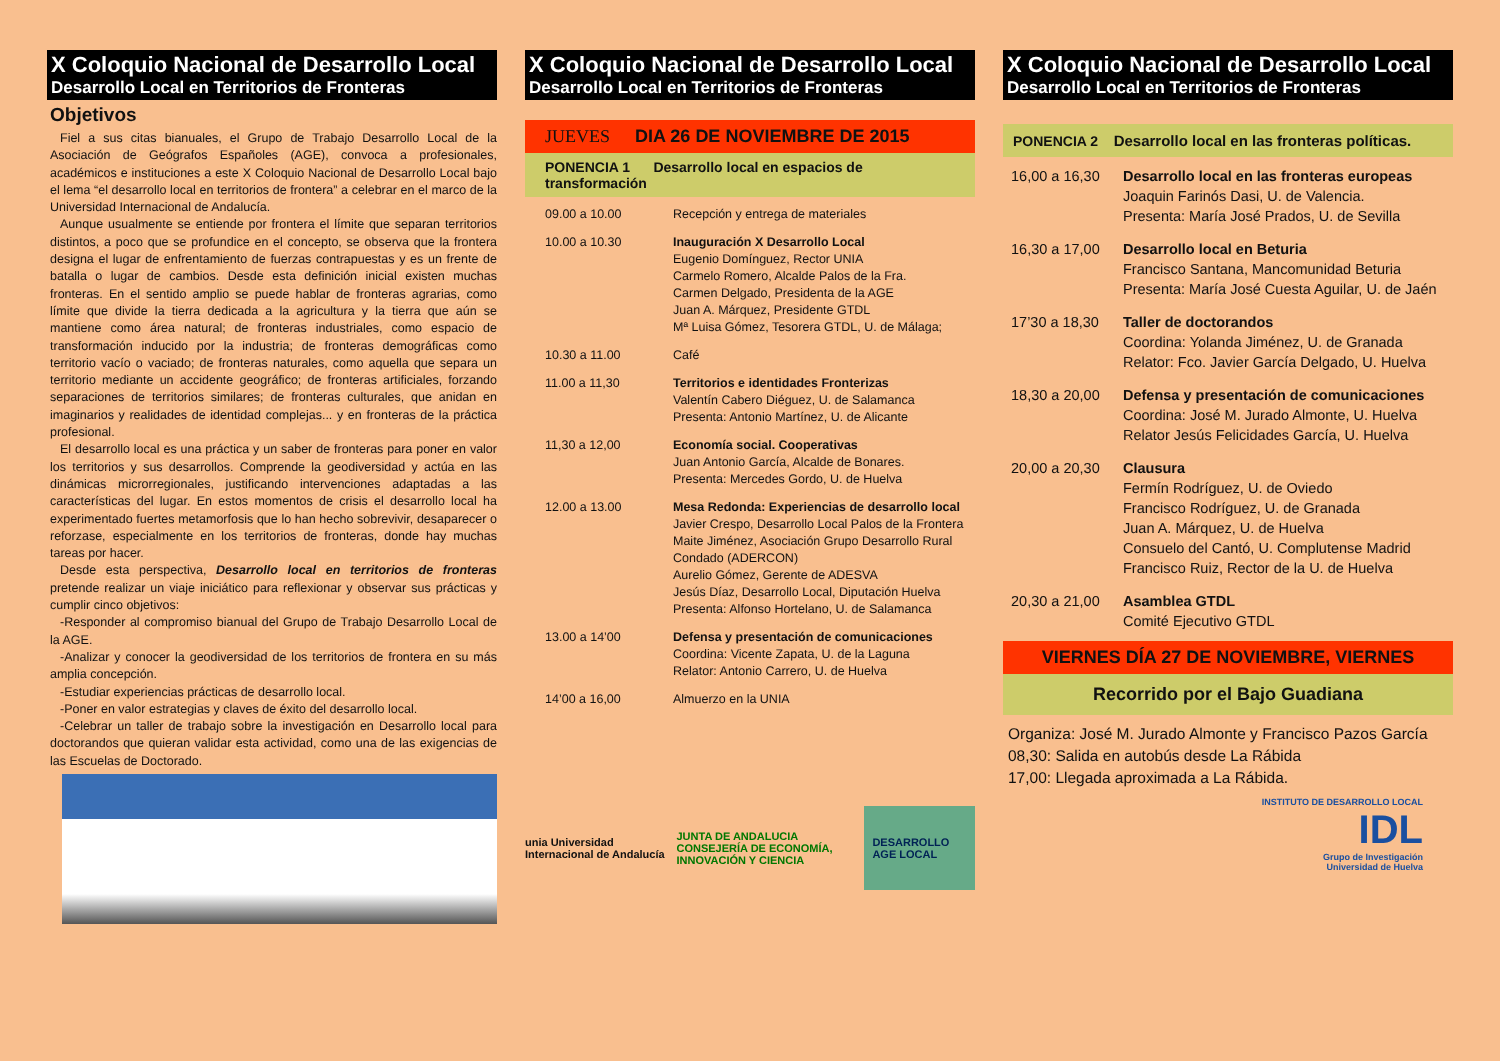X Coloquio Nacional de Desarrollo Local
Desarrollo Local en Territorios de Fronteras
Objetivos
Fiel a sus citas bianuales, el Grupo de Trabajo Desarrollo Local de la Asociación de Geógrafos Españoles (AGE), convoca a profesionales, académicos e instituciones a este X Coloquio Nacional de Desarrollo Local bajo el lema “el desarrollo local en territorios de frontera” a celebrar en el marco de la Universidad Internacional de Andalucía.
Aunque usualmente se entiende por frontera el límite que separan territorios distintos, a poco que se profundice en el concepto, se observa que la frontera designa el lugar de enfrentamiento de fuerzas contrapuestas y es un frente de batalla o lugar de cambios. Desde esta definición inicial existen muchas fronteras. En el sentido amplio se puede hablar de fronteras agrarias, como límite que divide la tierra dedicada a la agricultura y la tierra que aún se mantiene como área natural; de fronteras industriales, como espacio de transformación inducido por la industria; de fronteras demográficas como territorio vacío o vaciado; de fronteras naturales, como aquella que separa un territorio mediante un accidente geográfico; de fronteras artificiales, forzando separaciones de territorios similares; de fronteras culturales, que anidan en imaginarios y realidades de identidad complejas... y en fronteras de la práctica profesional.
El desarrollo local es una práctica y un saber de fronteras para poner en valor los territorios y sus desarrollos. Comprende la geodiversidad y actúa en las dinámicas microrregionales, justificando intervenciones adaptadas a las características del lugar. En estos momentos de crisis el desarrollo local ha experimentado fuertes metamorfosis que lo han hecho sobrevivir, desaparecer o reforzase, especialmente en los territorios de fronteras, donde hay muchas tareas por hacer.
Desde esta perspectiva, Desarrollo local en territorios de fronteras pretende realizar un viaje iniciático para reflexionar y observar sus prácticas y cumplir cinco objetivos:
-Responder al compromiso bianual del Grupo de Trabajo Desarrollo Local de la AGE.
-Analizar y conocer la geodiversidad de los territorios de frontera en su más amplia concepción.
-Estudiar experiencias prácticas de desarrollo local.
-Poner en valor estrategias y claves de éxito del desarrollo local.
-Celebrar un taller de trabajo sobre la investigación en Desarrollo local para doctorandos que quieran validar esta actividad, como una de las exigencias de las Escuelas de Doctorado.
X Coloquio Nacional de Desarrollo Local
Desarrollo Local en Territorios de Fronteras
JUEVES DIA 26 DE NOVIEMBRE DE 2015
PONENCIA 1 Desarrollo local en espacios de transformación
| 09.00 a 10.00 | Recepción y entrega de materiales |
| 10.00 a 10.30 | Inauguración X Desarrollo Local Eugenio Domínguez, Rector UNIA Carmelo Romero, Alcalde Palos de la Fra. Carmen Delgado, Presidenta de la AGE Juan A. Márquez, Presidente GTDL Mª Luisa Gómez, Tesorera GTDL, U. de Málaga; |
| 10.30 a 11.00 | Café |
| 11.00 a 11,30 | Territorios e identidades Fronterizas Valentín Cabero Diéguez, U. de Salamanca Presenta: Antonio Martínez, U. de Alicante |
| 11,30 a 12,00 | Economía social. Cooperativas Juan Antonio García, Alcalde de Bonares. Presenta: Mercedes Gordo, U. de Huelva |
| 12.00 a 13.00 | Mesa Redonda: Experiencias de desarrollo local Javier Crespo, Desarrollo Local Palos de la Frontera Maite Jiménez, Asociación Grupo Desarrollo Rural Condado (ADERCON) Aurelio Gómez, Gerente de ADESVA Jesús Díaz, Desarrollo Local, Diputación Huelva Presenta: Alfonso Hortelano, U. de Salamanca |
| 13.00 a 14’00 | Defensa y presentación de comunicaciones Coordina: Vicente Zapata, U. de la Laguna Relator: Antonio Carrero, U. de Huelva |
| 14’00 a 16,00 | Almuerzo en la UNIA |
unia Universidad Internacional de Andalucía
JUNTA DE ANDALUCIA
CONSEJERÍA DE ECONOMÍA, INNOVACIÓN Y CIENCIA
DESARROLLO AGE LOCAL
X Coloquio Nacional de Desarrollo Local
Desarrollo Local en Territorios de Fronteras
PONENCIA 2 Desarrollo local en las fronteras políticas.
| 16,00 a 16,30 | Desarrollo local en las fronteras europeas Joaquin Farinós Dasi, U. de Valencia. Presenta: María José Prados, U. de Sevilla |
| 16,30 a 17,00 | Desarrollo local en Beturia Francisco Santana, Mancomunidad Beturia Presenta: María José Cuesta Aguilar, U. de Jaén |
| 17’30 a 18,30 | Taller de doctorandos Coordina: Yolanda Jiménez, U. de Granada Relator: Fco. Javier García Delgado, U. Huelva |
| 18,30 a 20,00 | Defensa y presentación de comunicaciones Coordina: José M. Jurado Almonte, U. Huelva Relator Jesús Felicidades García, U. Huelva |
| 20,00 a 20,30 | Clausura Fermín Rodríguez, U. de Oviedo Francisco Rodríguez, U. de Granada Juan A. Márquez, U. de Huelva Consuelo del Cantó, U. Complutense Madrid Francisco Ruiz, Rector de la U. de Huelva |
| 20,30 a 21,00 | Asamblea GTDL Comité Ejecutivo GTDL |
VIERNES DÍA 27 DE NOVIEMBRE, VIERNES
Recorrido por el Bajo Guadiana
Organiza: José M. Jurado Almonte y Francisco Pazos García
08,30: Salida en autobús desde La Rábida
17,00: Llegada aproximada a La Rábida.
INSTITUTO DE DESARROLLO LOCAL
IDL
Grupo de Investigación
Universidad de Huelva